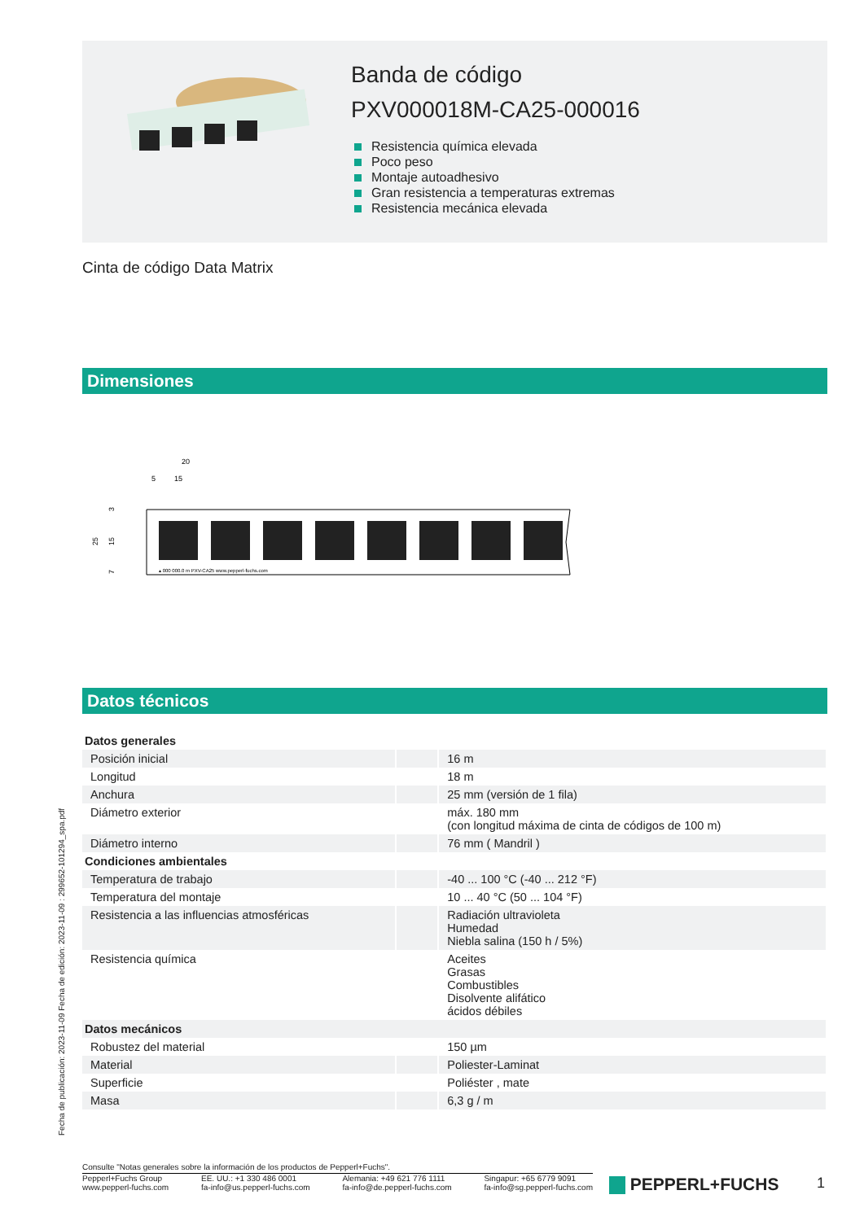Banda de código
PXV000018M-CA25-000016
Resistencia química elevada
Poco peso
Montaje autoadhesivo
Gran resistencia a temperaturas extremas
Resistencia mecánica elevada
Cinta de código Data Matrix
Dimensiones
20
5
15
25
3
15
7
▴ 000 000.0 m PXV-CA25 www.pepperl-fuchs.com
Datos técnicos
| Datos generales | | |
| Posición inicial | | 16 m |
| Longitud | | 18 m |
| Anchura | | 25 mm (versión de 1 fila) |
| Diámetro exterior | | máx. 180 mm (con longitud máxima de cinta de códigos de 100 m) |
| Diámetro interno | | 76 mm ( Mandril ) |
| Condiciones ambientales | | |
| Temperatura de trabajo | | -40 ... 100 °C (-40 ... 212 °F) |
| Temperatura del montaje | | 10 ... 40 °C (50 ... 104 °F) |
| Resistencia a las influencias atmosféricas | | Radiación ultravioleta Humedad Niebla salina (150 h / 5%) |
| Resistencia química | | Aceites Grasas Combustibles Disolvente alifático ácidos débiles |
| Datos mecánicos | | |
| Robustez del material | | 150 µm |
| Material | | Poliester-Laminat |
| Superficie | | Poliéster , mate |
| Masa | | 6,3 g / m |
Fecha de publicación: 2023-11-09 Fecha de edición: 2023-11-09 : 299652-101294_spa.pdf
Consulte "Notas generales sobre la información de los productos de Pepperl+Fuchs".
Pepperl+Fuchs Group
www.pepperl-fuchs.com
EE. UU.: +1 330 486 0001
fa-info@us.pepperl-fuchs.com
Alemania: +49 621 776 1111
fa-info@de.pepperl-fuchs.com
Singapur: +65 6779 9091
fa-info@sg.pepperl-fuchs.com
PEPPERL+FUCHS 1